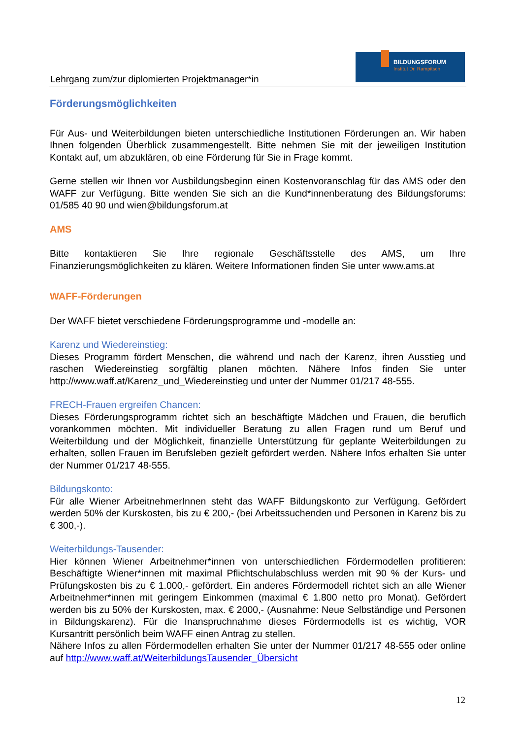Lehrgang zum/zur diplomierten Projektmanager*in
BILDUNGSFORUM
Institut Dr. Rampitsch
Förderungsmöglichkeiten
Für Aus- und Weiterbildungen bieten unterschiedliche Institutionen Förderungen an. Wir haben Ihnen folgenden Überblick zusammengestellt. Bitte nehmen Sie mit der jeweiligen Institution Kontakt auf, um abzuklären, ob eine Förderung für Sie in Frage kommt.
Gerne stellen wir Ihnen vor Ausbildungsbeginn einen Kostenvoranschlag für das AMS oder den WAFF zur Verfügung. Bitte wenden Sie sich an die Kund*innenberatung des Bildungsforums: 01/585 40 90 und wien@bildungsforum.at
AMS
Bitte kontaktieren Sie Ihre regionale Geschäftsstelle des AMS, um Ihre Finanzierungsmöglichkeiten zu klären. Weitere Informationen finden Sie unter www.ams.at
WAFF-Förderungen
Der WAFF bietet verschiedene Förderungsprogramme und -modelle an:
Karenz und Wiedereinstieg:
Dieses Programm fördert Menschen, die während und nach der Karenz, ihren Ausstieg und raschen Wiedereinstieg sorgfältig planen möchten. Nähere Infos finden Sie unter http://www.waff.at/Karenz_und_Wiedereinstieg und unter der Nummer 01/217 48-555.
FRECH-Frauen ergreifen Chancen:
Dieses Förderungsprogramm richtet sich an beschäftigte Mädchen und Frauen, die beruflich vorankommen möchten. Mit individueller Beratung zu allen Fragen rund um Beruf und Weiterbildung und der Möglichkeit, finanzielle Unterstützung für geplante Weiterbildungen zu erhalten, sollen Frauen im Berufsleben gezielt gefördert werden. Nähere Infos erhalten Sie unter der Nummer 01/217 48-555.
Bildungskonto:
Für alle Wiener ArbeitnehmerInnen steht das WAFF Bildungskonto zur Verfügung. Gefördert werden 50% der Kurskosten, bis zu € 200,- (bei Arbeitssuchenden und Personen in Karenz bis zu € 300,-).
Weiterbildungs-Tausender:
Hier können Wiener Arbeitnehmer*innen von unterschiedlichen Fördermodellen profitieren: Beschäftigte Wiener*innen mit maximal Pflichtschulabschluss werden mit 90 % der Kurs- und Prüfungskosten bis zu € 1.000,- gefördert. Ein anderes Fördermodell richtet sich an alle Wiener Arbeitnehmer*innen mit geringem Einkommen (maximal € 1.800 netto pro Monat). Gefördert werden bis zu 50% der Kurskosten, max. € 2000,- (Ausnahme: Neue Selbständige und Personen in Bildungskarenz). Für die Inanspruchnahme dieses Fördermodells ist es wichtig, VOR Kursantritt persönlich beim WAFF einen Antrag zu stellen.
Nähere Infos zu allen Fördermodellen erhalten Sie unter der Nummer 01/217 48-555 oder online auf http://www.waff.at/WeiterbildungsTausender_Übersicht
12